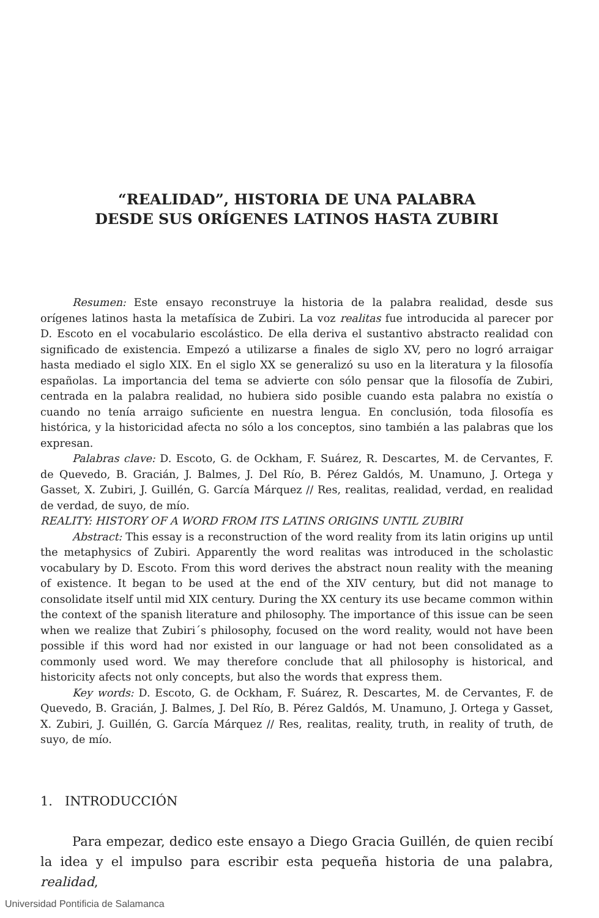“REALIDAD”, HISTORIA DE UNA PALABRA
DESDE SUS ORÍGENES LATINOS HASTA ZUBIRI
Resumen: Este ensayo reconstruye la historia de la palabra realidad, desde sus orígenes latinos hasta la metafísica de Zubiri. La voz realitas fue introducida al parecer por D. Escoto en el vocabulario escolástico. De ella deriva el sustantivo abstracto realidad con significado de existencia. Empezó a utilizarse a finales de siglo XV, pero no logró arraigar hasta mediado el siglo XIX. En el siglo XX se generalizó su uso en la literatura y la filosofía españolas. La importancia del tema se advierte con sólo pensar que la filosofía de Zubiri, centrada en la palabra realidad, no hubiera sido posible cuando esta palabra no existía o cuando no tenía arraigo suficiente en nuestra lengua. En conclusión, toda filosofía es histórica, y la historicidad afecta no sólo a los conceptos, sino también a las palabras que los expresan.
Palabras clave: D. Escoto, G. de Ockham, F. Suárez, R. Descartes, M. de Cervantes, F. de Quevedo, B. Gracián, J. Balmes, J. Del Río, B. Pérez Galdós, M. Unamuno, J. Ortega y Gasset, X. Zubiri, J. Guillén, G. García Márquez // Res, realitas, realidad, verdad, en realidad de verdad, de suyo, de mío.
REALITY: HISTORY OF A WORD FROM ITS LATINS ORIGINS UNTIL ZUBIRI
Abstract: This essay is a reconstruction of the word reality from its latin origins up until the metaphysics of Zubiri. Apparently the word realitas was introduced in the scholastic vocabulary by D. Escoto. From this word derives the abstract noun reality with the meaning of existence. It began to be used at the end of the XIV century, but did not manage to consolidate itself until mid XIX century. During the XX century its use became common within the context of the spanish literature and philosophy. The importance of this issue can be seen when we realize that Zubiri´s philosophy, focused on the word reality, would not have been possible if this word had nor existed in our language or had not been consolidated as a commonly used word. We may therefore conclude that all philosophy is historical, and historicity afects not only concepts, but also the words that express them.
Key words: D. Escoto, G. de Ockham, F. Suárez, R. Descartes, M. de Cervantes, F. de Quevedo, B. Gracián, J. Balmes, J. Del Río, B. Pérez Galdós, M. Unamuno, J. Ortega y Gasset, X. Zubiri, J. Guillén, G. García Márquez // Res, realitas, reality, truth, in reality of truth, de suyo, de mío.
1. INTRODUCCIÓN
Para empezar, dedico este ensayo a Diego Gracia Guillén, de quien recibí la idea y el impulso para escribir esta pequeña historia de una palabra, realidad,
Universidad Pontificia de Salamanca